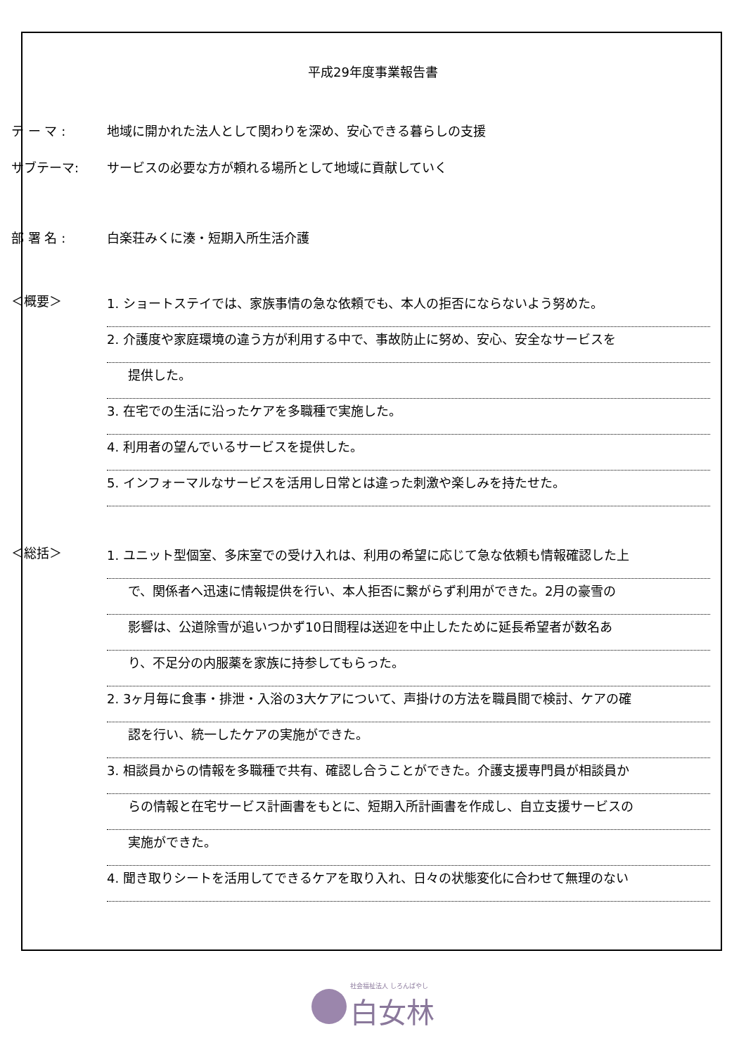平成29年度事業報告書
テ ー マ : 地域に開かれた法人として関わりを深め、安心できる暮らしの支援
サブテーマ: サービスの必要な方が頼れる場所として地域に貢献していく
部 署 名 : 白楽荘みくに湊・短期入所生活介護
＜概要＞
1. ショートステイでは、家族事情の急な依頼でも、本人の拒否にならないよう努めた。
2. 介護度や家庭環境の違う方が利用する中で、事故防止に努め、安心、安全なサービスを
提供した。
3. 在宅での生活に沿ったケアを多職種で実施した。
4. 利用者の望んでいるサービスを提供した。
5. インフォーマルなサービスを活用し日常とは違った刺激や楽しみを持たせた。
＜総括＞
1. ユニット型個室、多床室での受け入れは、利用の希望に応じて急な依頼も情報確認した上
で、関係者へ迅速に情報提供を行い、本人拒否に繋がらず利用ができた。2月の豪雪の
影響は、公道除雪が追いつかず10日間程は送迎を中止したために延長希望者が数名あ
り、不足分の内服薬を家族に持参してもらった。
2. 3ヶ月毎に食事・排泄・入浴の3大ケアについて、声掛けの方法を職員間で検討、ケアの確
認を行い、統一したケアの実施ができた。
3. 相談員からの情報を多職種で共有、確認し合うことができた。介護支援専門員が相談員か
らの情報と在宅サービス計画書をもとに、短期入所計画書を作成し、自立支援サービスの
実施ができた。
4. 聞き取りシートを活用してできるケアを取り入れ、日々の状態変化に合わせて無理のない
社会福祉法人 しろんばやし 白女林